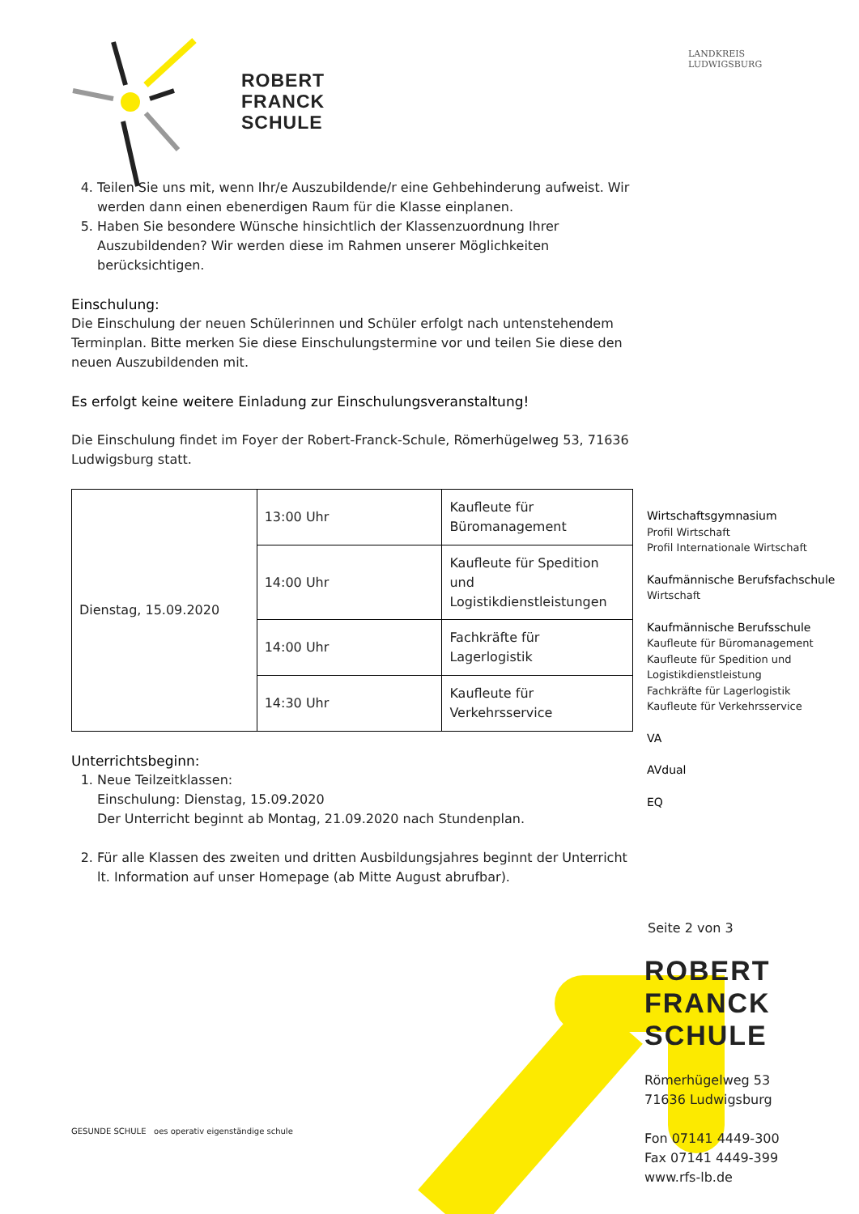LANDKREIS
LUDWIGSBURG
ROBERT
FRANCK
SCHULE
4. Teilen Sie uns mit, wenn Ihr/e Auszubildende/r eine Gehbehinderung aufweist. Wir werden dann einen ebenerdigen Raum für die Klasse einplanen.
5. Haben Sie besondere Wünsche hinsichtlich der Klassenzuordnung Ihrer Auszubildenden? Wir werden diese im Rahmen unserer Möglichkeiten berücksichtigen.
Einschulung:
Die Einschulung der neuen Schülerinnen und Schüler erfolgt nach untenstehendem Terminplan. Bitte merken Sie diese Einschulungstermine vor und teilen Sie diese den neuen Auszubildenden mit.
Es erfolgt keine weitere Einladung zur Einschulungsveranstaltung!
Die Einschulung findet im Foyer der Robert-Franck-Schule, Römerhügelweg 53, 71636 Ludwigsburg statt.
| Dienstag, 15.09.2020 | 13:00 Uhr | Kaufleute für Büromanagement |
| | 14:00 Uhr | Kaufleute für Spedition und Logistikdienstleistungen |
| | 14:00 Uhr | Fachkräfte für Lagerlogistik |
| | 14:30 Uhr | Kaufleute für Verkehrsservice |
Unterrichtsbeginn:
1. Neue Teilzeitklassen:
Einschulung: Dienstag, 15.09.2020
Der Unterricht beginnt ab Montag, 21.09.2020 nach Stundenplan.
2. Für alle Klassen des zweiten und dritten Ausbildungsjahres beginnt der Unterricht lt. Information auf unser Homepage (ab Mitte August abrufbar).
GESUNDE SCHULE oes operativ eigenständige schule
Wirtschaftsgymnasium
Profil Wirtschaft
Profil Internationale Wirtschaft
Kaufmännische Berufsfachschule
Wirtschaft
Kaufmännische Berufsschule
Kaufleute für Büromanagement
Kaufleute für Spedition und Logistikdienstleistung
Fachkräfte für Lagerlogistik
Kaufleute für Verkehrsservice
VA
AVdual
EQ
Seite 2 von 3
ROBERT
FRANCK
SCHULE
Römerhügelweg 53
71636 Ludwigsburg
Fon 07141 4449-300
Fax 07141 4449-399
www.rfs-lb.de